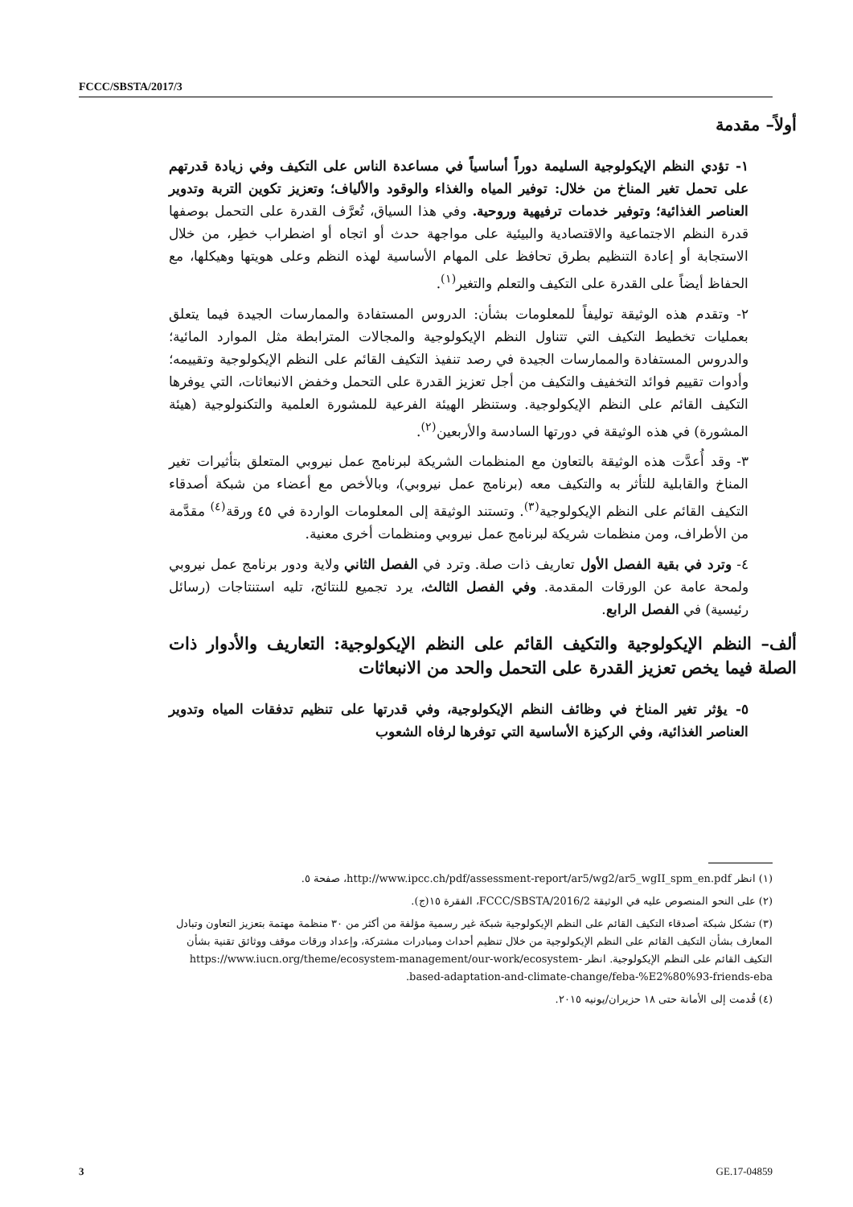FCCC/SBSTA/2017/3
أولاً– مقدمة
١- تؤدي النظم الإيكولوجية السليمة دوراً أساسياً في مساعدة الناس على التكيف وفي زيادة قدرتهم على تحمل تغير المناخ من خلال: توفير المياه والغذاء والوقود والألياف؛ وتعزيز تكوين التربة وتدوير العناصر الغذائية؛ وتوفير خدمات ترفيهية وروحية. وفي هذا السياق، تُعرَّف القدرة على التحمل بوصفها قدرة النظم الاجتماعية والاقتصادية والبيئية على مواجهة حدث أو اتجاه أو اضطراب خطِر، من خلال الاستجابة أو إعادة التنظيم بطرق تحافظ على المهام الأساسية لهذه النظم وعلى هويتها وهيكلها، مع الحفاظ أيضاً على القدرة على التكيف والتعلم والتغير<sup>(١)</sup>.
٢- وتقدم هذه الوثيقة توليفاً للمعلومات بشأن: الدروس المستفادة والممارسات الجيدة فيما يتعلق بعمليات تخطيط التكيف التي تتناول النظم الإيكولوجية والمجالات المترابطة مثل الموارد المائية؛ والدروس المستفادة والممارسات الجيدة في رصد تنفيذ التكيف القائم على النظم الإيكولوجية وتقييمه؛ وأدوات تقييم فوائد التخفيف والتكيف من أجل تعزيز القدرة على التحمل وخفض الانبعاثات، التي يوفرها التكيف القائم على النظم الإيكولوجية. وستنظر الهيئة الفرعية للمشورة العلمية والتكنولوجية (هيئة المشورة) في هذه الوثيقة في دورتها السادسة والأربعين<sup>(٢)</sup>.
٣- وقد أُعدَّت هذه الوثيقة بالتعاون مع المنظمات الشريكة لبرنامج عمل نيروبي المتعلق بتأثيرات تغير المناخ والقابلية للتأثر به والتكيف معه (برنامج عمل نيروبي)، وبالأخص مع أعضاء من شبكة أصدقاء التكيف القائم على النظم الإيكولوجية<sup>(٣)</sup>. وتستند الوثيقة إلى المعلومات الواردة في ٤٥ ورقة<sup>(٤)</sup> مقدَّمة من الأطراف، ومن منظمات شريكة لبرنامج عمل نيروبي ومنظمات أخرى معنية.
٤- وترد في بقية الفصل الأول تعاريف ذات صلة. وترد في الفصل الثاني ولاية ودور برنامج عمل نيروبي ولمحة عامة عن الورقات المقدمة. وفي الفصل الثالث، يرد تجميع للنتائج، تليه استنتاجات (رسائل رئيسية) في الفصل الرابع.
ألف– النظم الإيكولوجية والتكيف القائم على النظم الإيكولوجية: التعاريف والأدوار ذات الصلة فيما يخص تعزيز القدرة على التحمل والحد من الانبعاثات
٥- يؤثر تغير المناخ في وظائف النظم الإيكولوجية، وفي قدرتها على تنظيم تدفقات المياه وتدوير العناصر الغذائية، وفي الركيزة الأساسية التي توفرها لرفاه الشعوب
(١) انظر http://www.ipcc.ch/pdf/assessment-report/ar5/wg2/ar5_wgII_spm_en.pdf، صفحة ٥.
(٢) على النحو المنصوص عليه في الوثيقة FCCC/SBSTA/2016/2، الفقرة ١٥(ج).
(٣) تشكل شبكة أصدقاء التكيف القائم على النظم الإيكولوجية شبكة غير رسمية مؤلفة من أكثر من ٣٠ منظمة مهتمة بتعزيز التعاون وتبادل المعارف بشأن التكيف القائم على النظم الإيكولوجية من خلال تنظيم أحداث ومبادرات مشتركة، وإعداد ورقات موقف ووثائق تقنية بشأن التكيف القائم على النظم الإيكولوجية. انظر https://www.iucn.org/theme/ecosystem-management/our-work/ecosystem-based-adaptation-and-climate-change/feba-%E2%80%93-friends-eba.
(٤) قُدمت إلى الأمانة حتى ١٨ حزيران/يونيه ٢٠١٥.
3 GE.17-04859